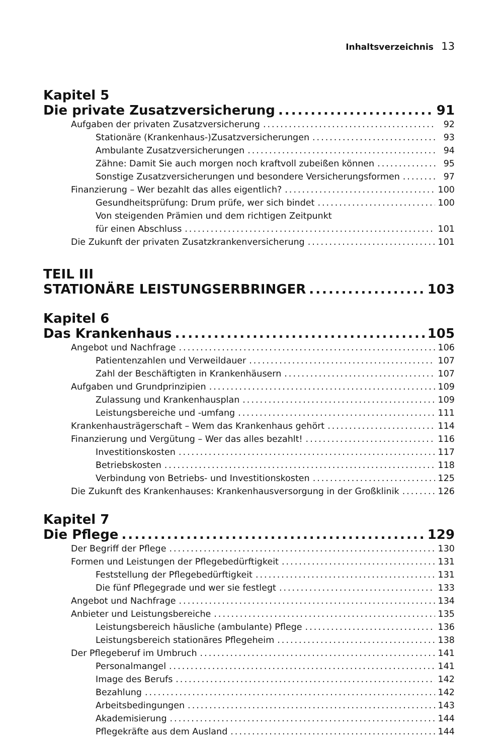Inhaltsverzeichnis 13
Kapitel 5
Die private Zusatzversicherung 91
Aufgaben der privaten Zusatzversicherung 92
Stationäre (Krankenhaus-)Zusatzversicherungen 93
Ambulante Zusatzversicherungen 94
Zähne: Damit Sie auch morgen noch kraftvoll zubeißen können 95
Sonstige Zusatzversicherungen und besondere Versicherungsformen 97
Finanzierung – Wer bezahlt das alles eigentlich? 100
Gesundheitsprüfung: Drum prüfe, wer sich bindet 100
Von steigenden Prämien und dem richtigen Zeitpunkt
für einen Abschluss 101
Die Zukunft der privaten Zusatzkrankenversicherung 101
TEIL III
STATIONÄRE LEISTUNGSERBRINGER 103
Kapitel 6
Das Krankenhaus 105
Angebot und Nachfrage 106
Patientenzahlen und Verweildauer 107
Zahl der Beschäftigten in Krankenhäusern 107
Aufgaben und Grundprinzipien 109
Zulassung und Krankenhausplan 109
Leistungsbereiche und -umfang 111
Krankenhausträgerschaft – Wem das Krankenhaus gehört 114
Finanzierung und Vergütung – Wer das alles bezahlt! 116
Investitionskosten 117
Betriebskosten 118
Verbindung von Betriebs- und Investitionskosten 125
Die Zukunft des Krankenhauses: Krankenhausversorgung in der Großklinik 126
Kapitel 7
Die Pflege 129
Der Begriff der Pflege 130
Formen und Leistungen der Pflegebedürftigkeit 131
Feststellung der Pflegebedürftigkeit 131
Die fünf Pflegegrade und wer sie festlegt 133
Angebot und Nachfrage 134
Anbieter und Leistungsbereiche 135
Leistungsbereich häusliche (ambulante) Pflege 136
Leistungsbereich stationäres Pflegeheim 138
Der Pflegeberuf im Umbruch 141
Personalmangel 141
Image des Berufs 142
Bezahlung 142
Arbeitsbedingungen 143
Akademisierung 144
Pflegekräfte aus dem Ausland 144